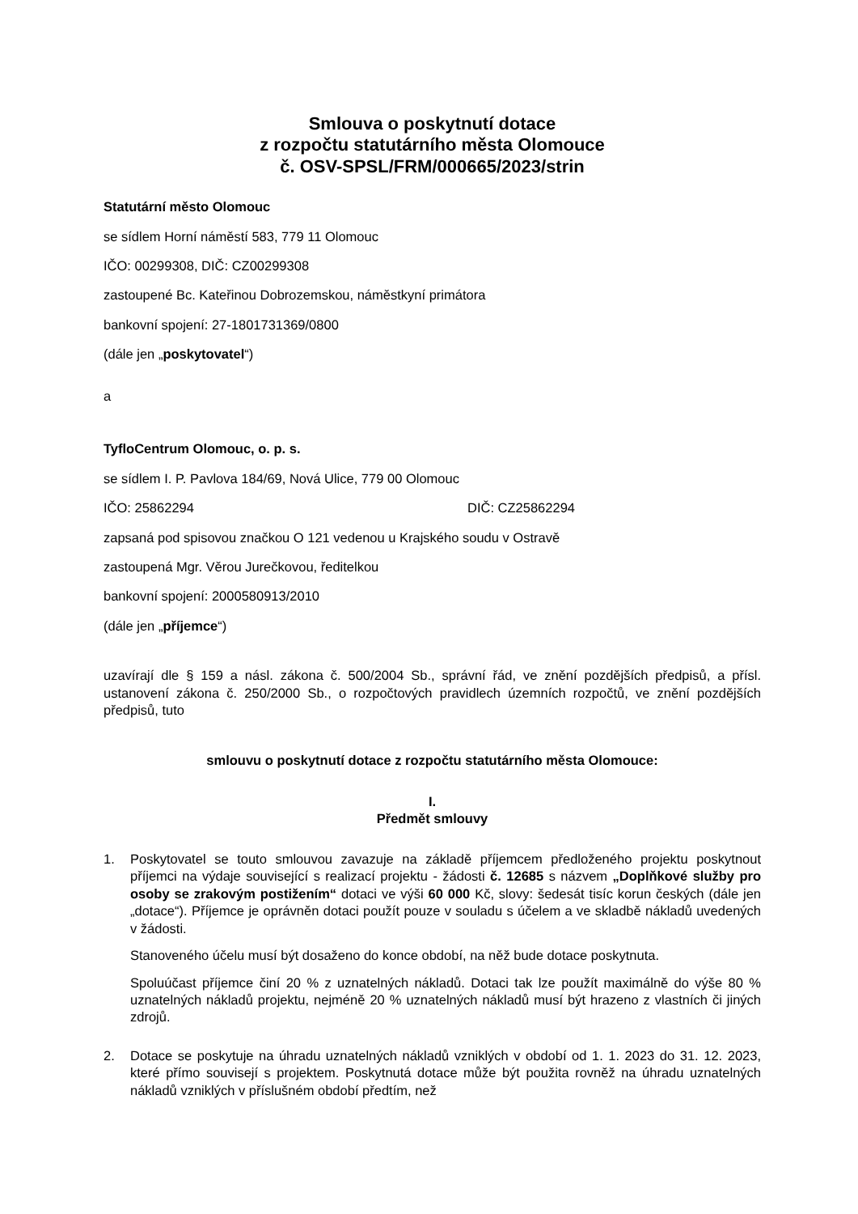Smlouva o poskytnutí dotace
z rozpočtu statutárního města Olomouce
č. OSV-SPSL/FRM/000665/2023/strin
Statutární město Olomouc
se sídlem Horní náměstí 583, 779 11 Olomouc
IČO: 00299308, DIČ: CZ00299308
zastoupené Bc. Kateřinou Dobrozemskou, náměstkyní primátora
bankovní spojení: 27-1801731369/0800
(dále jen „poskytovatel“)
a
TyfloCentrum Olomouc, o. p. s.
se sídlem I. P. Pavlova 184/69, Nová Ulice, 779 00 Olomouc
IČO: 25862294 DIČ: CZ25862294
zapsaná pod spisovou značkou O 121 vedenou u Krajského soudu v Ostravě
zastoupená Mgr. Věrou Jurečkovou, ředitelkou
bankovní spojení: 2000580913/2010
(dále jen „příjemce“)
uzavírají dle § 159 a násl. zákona č. 500/2004 Sb., správní řád, ve znění pozdějších předpisů, a přísl. ustanovení zákona č. 250/2000 Sb., o rozpočtových pravidlech územních rozpočtů, ve znění pozdějších předpisů, tuto
smlouvu o poskytnutí dotace z rozpočtu statutárního města Olomouce:
I.
Předmět smlouvy
1. Poskytovatel se touto smlouvou zavazuje na základě příjemcem předloženého projektu poskytnout příjemci na výdaje související s realizací projektu - žádosti č. 12685 s názvem „Doplňkové služby pro osoby se zrakovým postižením“ dotaci ve výši 60 000 Kč, slovy: šedesát tisíc korun českých (dále jen „dotace“). Příjemce je oprávněn dotaci použít pouze v souladu s účelem a ve skladbě nákladů uvedených v žádosti.
Stanoveného účelu musí být dosaženo do konce období, na něž bude dotace poskytnuta.
Spoluúčast příjemce činí 20 % z uznatelných nákladů. Dotaci tak lze použít maximálně do výše 80 % uznatelných nákladů projektu, nejméně 20 % uznatelných nákladů musí být hrazeno z vlastních či jiných zdrojů.
2. Dotace se poskytuje na úhradu uznatelných nákladů vzniklých v období od 1. 1. 2023 do 31. 12. 2023, které přímo souvisejí s projektem. Poskytnutá dotace může být použita rovněž na úhradu uznatelných nákladů vzniklých v příslušném období předtím, než